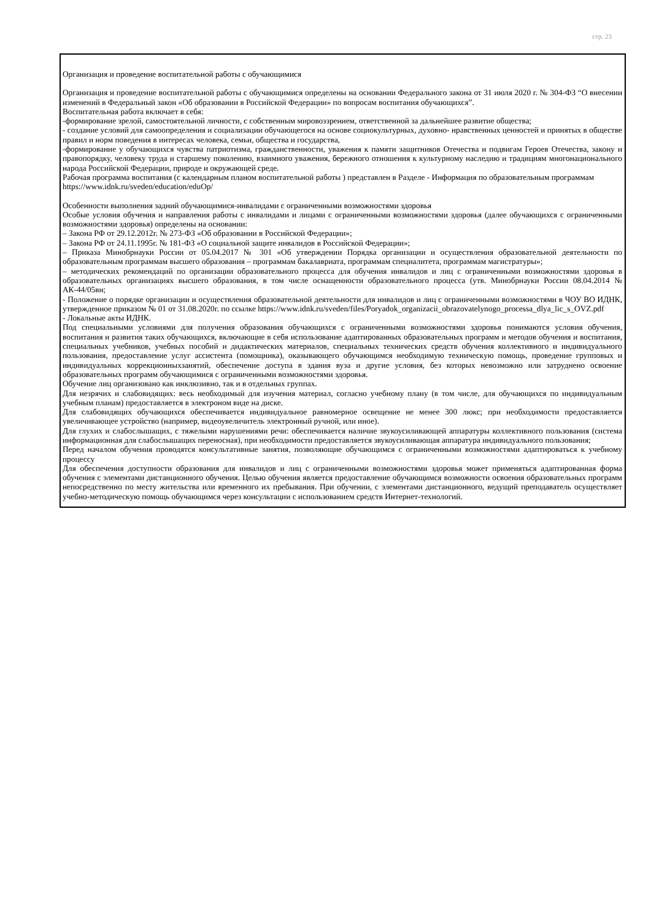стр. 23
Организация и проведение воспитательной работы с обучающимися
Организация и проведение воспитательной работы с обучающимися определены на основании Федерального закона от 31 июля 2020 г. № 304-ФЗ “О внесении изменений в Федеральный закон «Об образовании в Российской Федерации» по вопросам воспитания обучающихся”.
Воспитательная работа включает в себя:
-формирование зрелой, самостоятельной личности, с собственным мировоззрением, ответственной за дальнейшее развитие общества;
- создание условий для самоопределения и социализации обучающегося на основе социокультурных, духовно- нравственных ценностей и принятых в обществе правил и норм поведения в интересах человека, семьи, общества и государства,
-формирование у обучающихся чувства патриотизма, гражданственности, уважения к памяти защитников Отечества и подвигам Героев Отечества, закону и правопорядку, человеку труда и старшему поколению, взаимного уважения, бережного отношения к культурному наследию и традициям многонационального народа Российской Федерации, природе и окружающей среде.
Рабочая программа воспитания (с календарным планом воспитательной работы ) представлен в Разделе - Информация по образовательным программам
https://www.idnk.ru/sveden/education/eduOp/
Особенности выполнения задний обучающимися-инвалидами с ограниченными возможностями здоровья
Особые условия обучения и направления работы с инвалидами и лицами с ограниченными возможностями здоровья (далее обучающихся с ограниченными возможностями здоровья) определены на основании:
– Закона РФ от 29.12.2012г. № 273-ФЗ «Об образовании в Российской Федерации»;
– Закона РФ от 24.11.1995г. № 181-ФЗ «О социальной защите инвалидов в Российской Федерации»;
– Приказа Минобрнауки России от 05.04.2017 № 301 «Об утверждении Порядка организации и осуществления образовательной деятельности по образовательным программам высшего образования – программам бакалавриата, программам специалитета, программам магистратуры»;
– методических рекомендаций по организации образовательного процесса для обучения инвалидов и лиц с ограниченными возможностями здоровья в образовательных организациях высшего образования, в том числе оснащенности образовательного процесса (утв. Минобрнауки России 08.04.2014 № АК-44/05вн;
- Положение о порядке организации и осуществления образовательной деятельности для инвалидов и лиц с ограниченными возможностями в ЧОУ ВО ИДНК, утвержденное приказом № 01 от 31.08.2020г. по ссылке https://www.idnk.ru/sveden/files/Poryadok_organizacii_obrazovatelynogo_processa_dlya_lic_s_OVZ.pdf
- Локальные акты ИДНК.
Под специальными условиями для получения образования обучающихся с ограниченными возможностями здоровья понимаются условия обучения, воспитания и развития таких обучающихся, включающие в себя использование адаптированных образовательных программ и методов обучения и воспитания, специальных учебников, учебных пособий и дидактических материалов, специальных технических средств обучения коллективного и индивидуального пользования, предоставление услуг ассистента (помощника), оказывающего обучающимся необходимую техническую помощь, проведение групповых и индивидуальных коррекционныхзанятий, обеспечение доступа в здания вуза и другие условия, без которых невозможно или затруднено освоение образовательных программ обучающимися с ограниченными возможностями здоровья.
Обучение лиц организовано как инклюзивно, так и в отдельных группах.
Для незрячих и слабовидящих: весь необходимый для изучения материал, согласно учебному плану (в том числе, для обучающихся по индивидуальным учебным планам) предоставляется в электроном виде на диске.
Для слабовидящих обучающихся обеспечивается индивидуальное равномерное освещение не менее 300 люкс; при необходимости предоставляется увеличивающее устройство (например, видеоувеличитель электронный ручной, или иное).
Для глухих и слабослышащих, с тяжелыми нарушениями речи: обеспечивается наличие звукоусиливающей аппаратуры коллективного пользования (система информационная для слабослышащих переносная), при необходимости предоставляется звукоусиливающая аппаратура индивидуального пользования;
Перед началом обучения проводятся консультативные занятия, позволяющие обучающимся с ограниченными возможностями адаптироваться к учебному процессу
Для обеспечения доступности образования для инвалидов и лиц с ограниченными возможностями здоровья может применяться адаптированная форма обучения с элементами дистанционного обучения. Целью обучения является предоставление обучающимся возможности освоения образовательных программ непосредственно по месту жительства или временного их пребывания. При обучении, с элементами дистанционного, ведущий преподаватель осуществляет учебно-методическую помощь обучающимся через консультации с использованием средств Интернет-технологий.